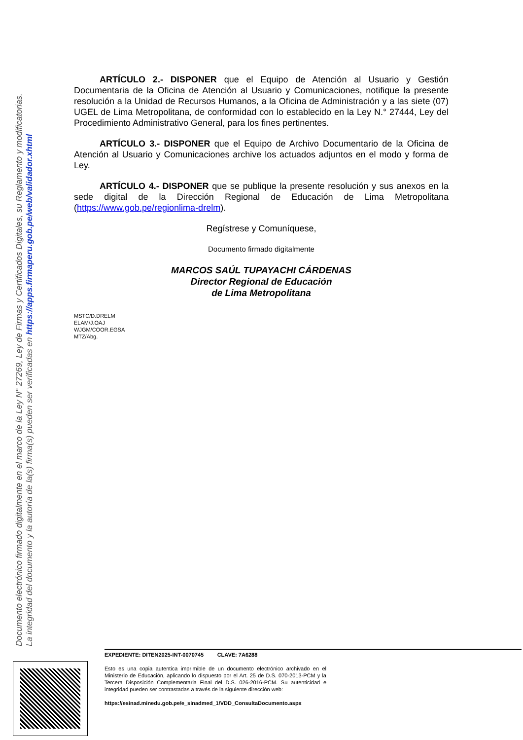Documento electrónico firmado digitalmente en el marco de la Ley N° 27269, Ley de Firmas y Certificados Digitales, su Reglamento y modificatorias.
La integridad del documento y la autoría de la(s) firma(s) pueden ser verificadas en https://apps.firmaperu.gob.pe/web/validador.xhtml
ARTÍCULO 2.- DISPONER que el Equipo de Atención al Usuario y Gestión Documentaria de la Oficina de Atención al Usuario y Comunicaciones, notifique la presente resolución a la Unidad de Recursos Humanos, a la Oficina de Administración y a las siete (07) UGEL de Lima Metropolitana, de conformidad con lo establecido en la Ley N.° 27444, Ley del Procedimiento Administrativo General, para los fines pertinentes.
ARTÍCULO 3.- DISPONER que el Equipo de Archivo Documentario de la Oficina de Atención al Usuario y Comunicaciones archive los actuados adjuntos en el modo y forma de Ley.
ARTÍCULO 4.- DISPONER que se publique la presente resolución y sus anexos en la sede digital de la Dirección Regional de Educación de Lima Metropolitana (https://www.gob.pe/regionlima-drelm).
Regístrese y Comuníquese,
Documento firmado digitalmente
MARCOS SAÚL TUPAYACHI CÁRDENAS
Director Regional de Educación
de Lima Metropolitana
MSTC/D.DRELM
ELAM/J.OAJ
WJGM/COOR.EGSA
MTZ/Abg.
EXPEDIENTE: DITEN2025-INT-0070745 CLAVE: 7A6288
Esto es una copia autentica imprimible de un documento electrónico archivado en el Ministerio de Educación, aplicando lo dispuesto por el Art. 25 de D.S. 070-2013-PCM y la Tercera Disposición Complementaria Final del D.S. 026-2016-PCM. Su autenticidad e integridad pueden ser contrastadas a través de la siguiente dirección web:
https://esinad.minedu.gob.pe/e_sinadmed_1/VDD_ConsultaDocumento.aspx